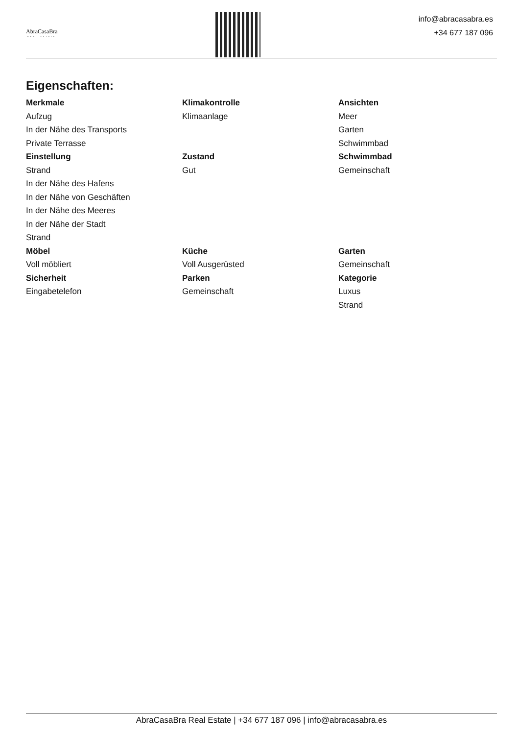AbraCasaBra
REAL ESTATE
info@abracasabra.es
+34 677 187 096
Eigenschaften:
Merkmale
Aufzug
In der Nähe des Transports
Private Terrasse
Klimakontrolle
Klimaanlage
Ansichten
Meer
Garten
Schwimmbad
Einstellung
Strand
In der Nähe des Hafens
In der Nähe von Geschäften
In der Nähe des Meeres
In der Nähe der Stadt
Strand
Zustand
Gut
Schwimmbad
Gemeinschaft
Möbel
Voll möbliert
Küche
Voll Ausgerüsted
Garten
Gemeinschaft
Sicherheit
Eingabetelefon
Parken
Gemeinschaft
Kategorie
Luxus
Strand
AbraCasaBra Real Estate | +34 677 187 096 | info@abracasabra.es